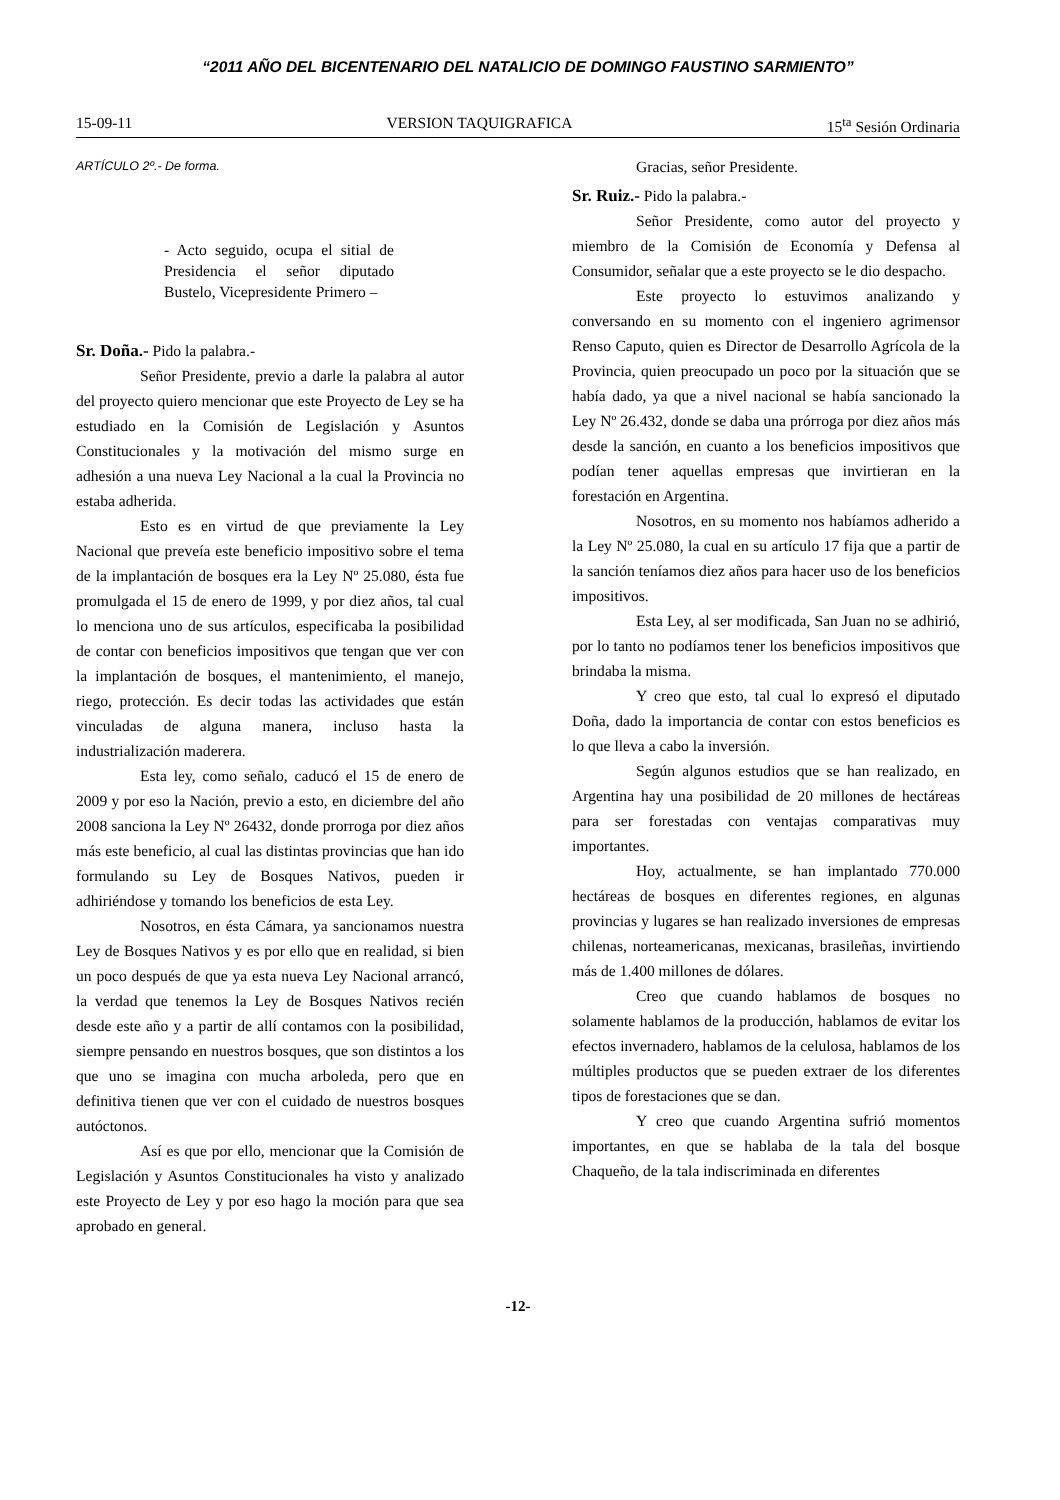“2011 AÑO DEL BICENTENARIO DEL NATALICIO DE DOMINGO FAUSTINO SARMIENTO”
15-09-11 VERSION TAQUIGRAFICA 15<sup>ta</sup> Sesión Ordinaria
ARTÍCULO 2º.- De forma.
- Acto seguido, ocupa el sitial de Presidencia el señor diputado Bustelo, Vicepresidente Primero –
Sr. Doña.- Pido la palabra.-
Señor Presidente, previo a darle la palabra al autor del proyecto quiero mencionar que este Proyecto de Ley se ha estudiado en la Comisión de Legislación y Asuntos Constitucionales y la motivación del mismo surge en adhesión a una nueva Ley Nacional a la cual la Provincia no estaba adherida.
Esto es en virtud de que previamente la Ley Nacional que preveía este beneficio impositivo sobre el tema de la implantación de bosques era la Ley Nº 25.080, ésta fue promulgada el 15 de enero de 1999, y por diez años, tal cual lo menciona uno de sus artículos, especificaba la posibilidad de contar con beneficios impositivos que tengan que ver con la implantación de bosques, el mantenimiento, el manejo, riego, protección. Es decir todas las actividades que están vinculadas de alguna manera, incluso hasta la industrialización maderera.
Esta ley, como señalo, caducó el 15 de enero de 2009 y por eso la Nación, previo a esto, en diciembre del año 2008 sanciona la Ley Nº 26432, donde prorroga por diez años más este beneficio, al cual las distintas provincias que han ido formulando su Ley de Bosques Nativos, pueden ir adhiriéndose y tomando los beneficios de esta Ley.
Nosotros, en ésta Cámara, ya sancionamos nuestra Ley de Bosques Nativos y es por ello que en realidad, si bien un poco después de que ya esta nueva Ley Nacional arrancó, la verdad que tenemos la Ley de Bosques Nativos recién desde este año y a partir de allí contamos con la posibilidad, siempre pensando en nuestros bosques, que son distintos a los que uno se imagina con mucha arboleda, pero que en definitiva tienen que ver con el cuidado de nuestros bosques autóctonos.
Así es que por ello, mencionar que la Comisión de Legislación y Asuntos Constitucionales ha visto y analizado este Proyecto de Ley y por eso hago la moción para que sea aprobado en general.
Gracias, señor Presidente.
Sr. Ruiz.- Pido la palabra.-
Señor Presidente, como autor del proyecto y miembro de la Comisión de Economía y Defensa al Consumidor, señalar que a este proyecto se le dio despacho.
Este proyecto lo estuvimos analizando y conversando en su momento con el ingeniero agrimensor Renso Caputo, quien es Director de Desarrollo Agrícola de la Provincia, quien preocupado un poco por la situación que se había dado, ya que a nivel nacional se había sancionado la Ley Nº 26.432, donde se daba una prórroga por diez años más desde la sanción, en cuanto a los beneficios impositivos que podían tener aquellas empresas que invirtieran en la forestación en Argentina.
Nosotros, en su momento nos habíamos adherido a la Ley Nº 25.080, la cual en su artículo 17 fija que a partir de la sanción teníamos diez años para hacer uso de los beneficios impositivos.
Esta Ley, al ser modificada, San Juan no se adhirió, por lo tanto no podíamos tener los beneficios impositivos que brindaba la misma.
Y creo que esto, tal cual lo expresó el diputado Doña, dado la importancia de contar con estos beneficios es lo que lleva a cabo la inversión.
Según algunos estudios que se han realizado, en Argentina hay una posibilidad de 20 millones de hectáreas para ser forestadas con ventajas comparativas muy importantes.
Hoy, actualmente, se han implantado 770.000 hectáreas de bosques en diferentes regiones, en algunas provincias y lugares se han realizado inversiones de empresas chilenas, norteamericanas, mexicanas, brasileñas, invirtiendo más de 1.400 millones de dólares.
Creo que cuando hablamos de bosques no solamente hablamos de la producción, hablamos de evitar los efectos invernadero, hablamos de la celulosa, hablamos de los múltiples productos que se pueden extraer de los diferentes tipos de forestaciones que se dan.
Y creo que cuando Argentina sufrió momentos importantes, en que se hablaba de la tala del bosque Chaqueño, de la tala indiscriminada en diferentes
-12-